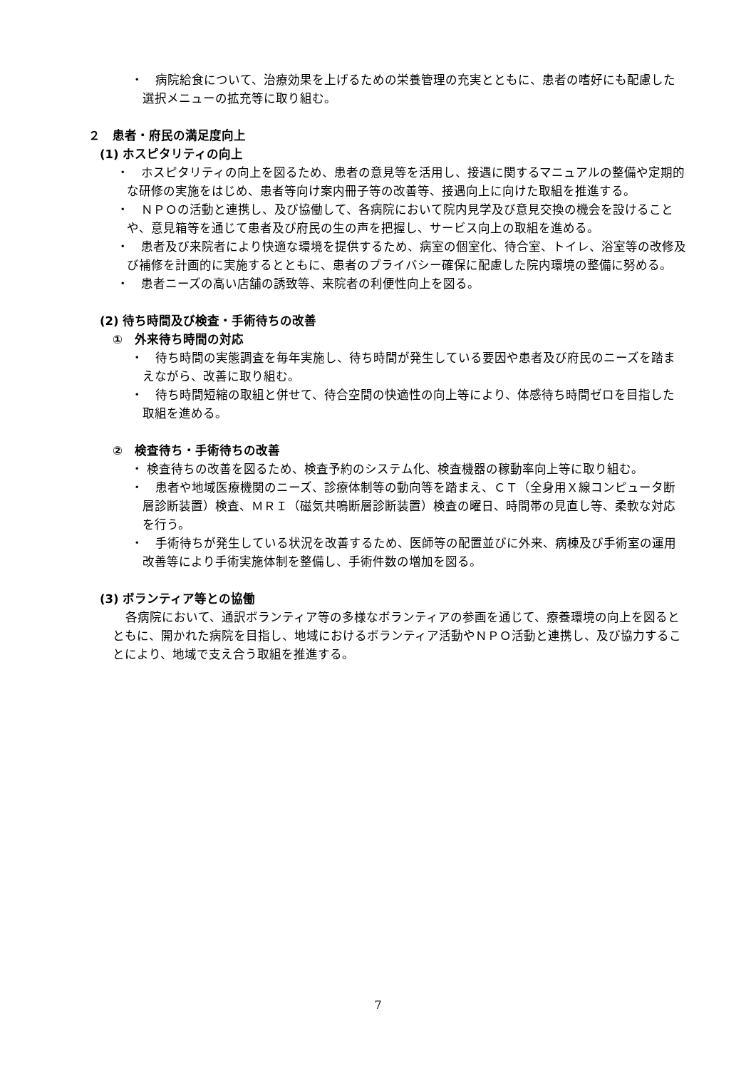・　病院給食について、治療効果を上げるための栄養管理の充実とともに、患者の嗜好にも配慮した選択メニューの拡充等に取り組む。
２　患者・府民の満足度向上
(1) ホスピタリティの向上
・　ホスピタリティの向上を図るため、患者の意見等を活用し、接遇に関するマニュアルの整備や定期的な研修の実施をはじめ、患者等向け案内冊子等の改善等、接遇向上に向けた取組を推進する。
・　ＮＰＯの活動と連携し、及び協働して、各病院において院内見学及び意見交換の機会を設けることや、意見箱等を通じて患者及び府民の生の声を把握し、サービス向上の取組を進める。
・　患者及び来院者により快適な環境を提供するため、病室の個室化、待合室、トイレ、浴室等の改修及び補修を計画的に実施するとともに、患者のプライバシー確保に配慮した院内環境の整備に努める。
・　患者ニーズの高い店舗の誘致等、来院者の利便性向上を図る。
(2) 待ち時間及び検査・手術待ちの改善
①　外来待ち時間の対応
・　待ち時間の実態調査を毎年実施し、待ち時間が発生している要因や患者及び府民のニーズを踏まえながら、改善に取り組む。
・　待ち時間短縮の取組と併せて、待合空間の快適性の向上等により、体感待ち時間ゼロを目指した取組を進める。
②　検査待ち・手術待ちの改善
・ 検査待ちの改善を図るため、検査予約のシステム化、検査機器の稼動率向上等に取り組む。
・　患者や地域医療機関のニーズ、診療体制等の動向等を踏まえ、ＣＴ（全身用Ｘ線コンピュータ断層診断装置）検査、ＭＲＩ（磁気共鳴断層診断装置）検査の曜日、時間帯の見直し等、柔軟な対応を行う。
・　手術待ちが発生している状況を改善するため、医師等の配置並びに外来、病棟及び手術室の運用改善等により手術実施体制を整備し、手術件数の増加を図る。
(3) ボランティア等との協働
各病院において、通訳ボランティア等の多様なボランティアの参画を通じて、療養環境の向上を図るとともに、開かれた病院を目指し、地域におけるボランティア活動やＮＰＯ活動と連携し、及び協力することにより、地域で支え合う取組を推進する。
7